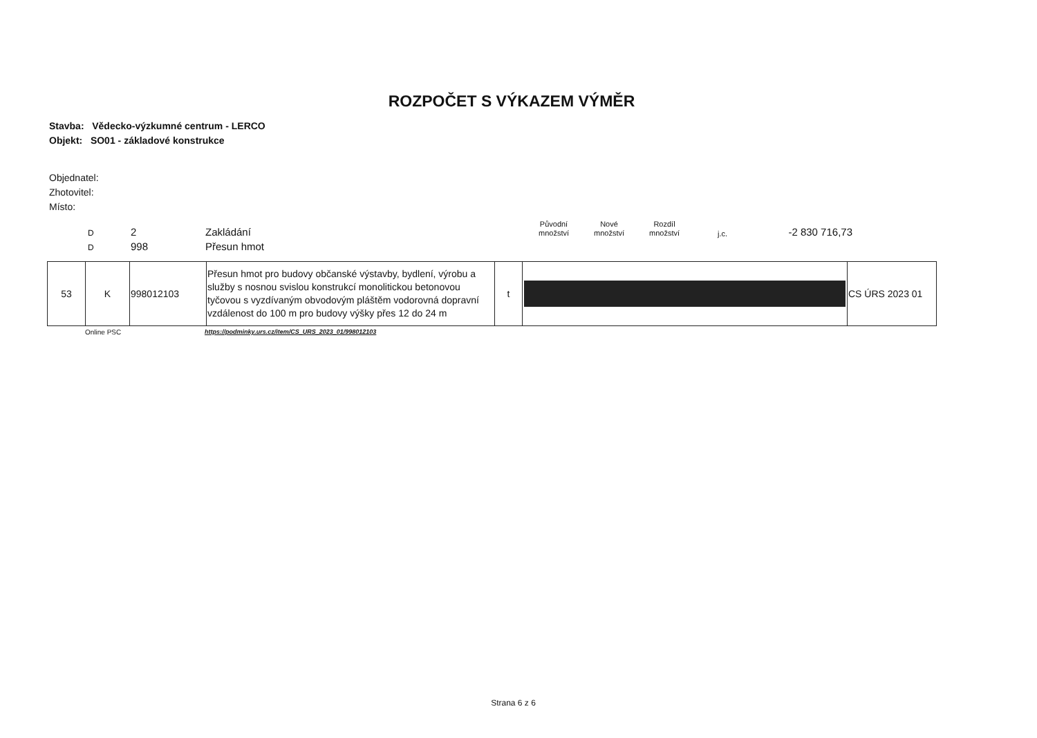ROZPOČET S VÝKAZEM VÝMĚR
Stavba: Vědecko-výzkumné centrum - LERCO
Objekt: SO01 - základové konstrukce
Objednatel:
Zhotovitel:
Místo:
| | D | 2 | Zakládání | Původní množství | Nové množství | Rozdíl množství | j.c. | -2 830 716,73 |
| | D | 998 | Přesun hmot | | | | | |
| 53 | K | 998012103 | Přesun hmot pro budovy občanské výstavby, bydlení, výrobu a služby s nosnou svislou konstrukcí monolitickou betonovou tyčovou s vyzdívaným obvodovým pláštěm vodorovná dopravní vzdálenost do 100 m pro budovy výšky přes 12 do 24 m | t | | CS ÚRS 2023 01 |
Online PSC
https://podminky.urs.cz/item/CS_URS_2023_01/998012103
Strana 6 z 6